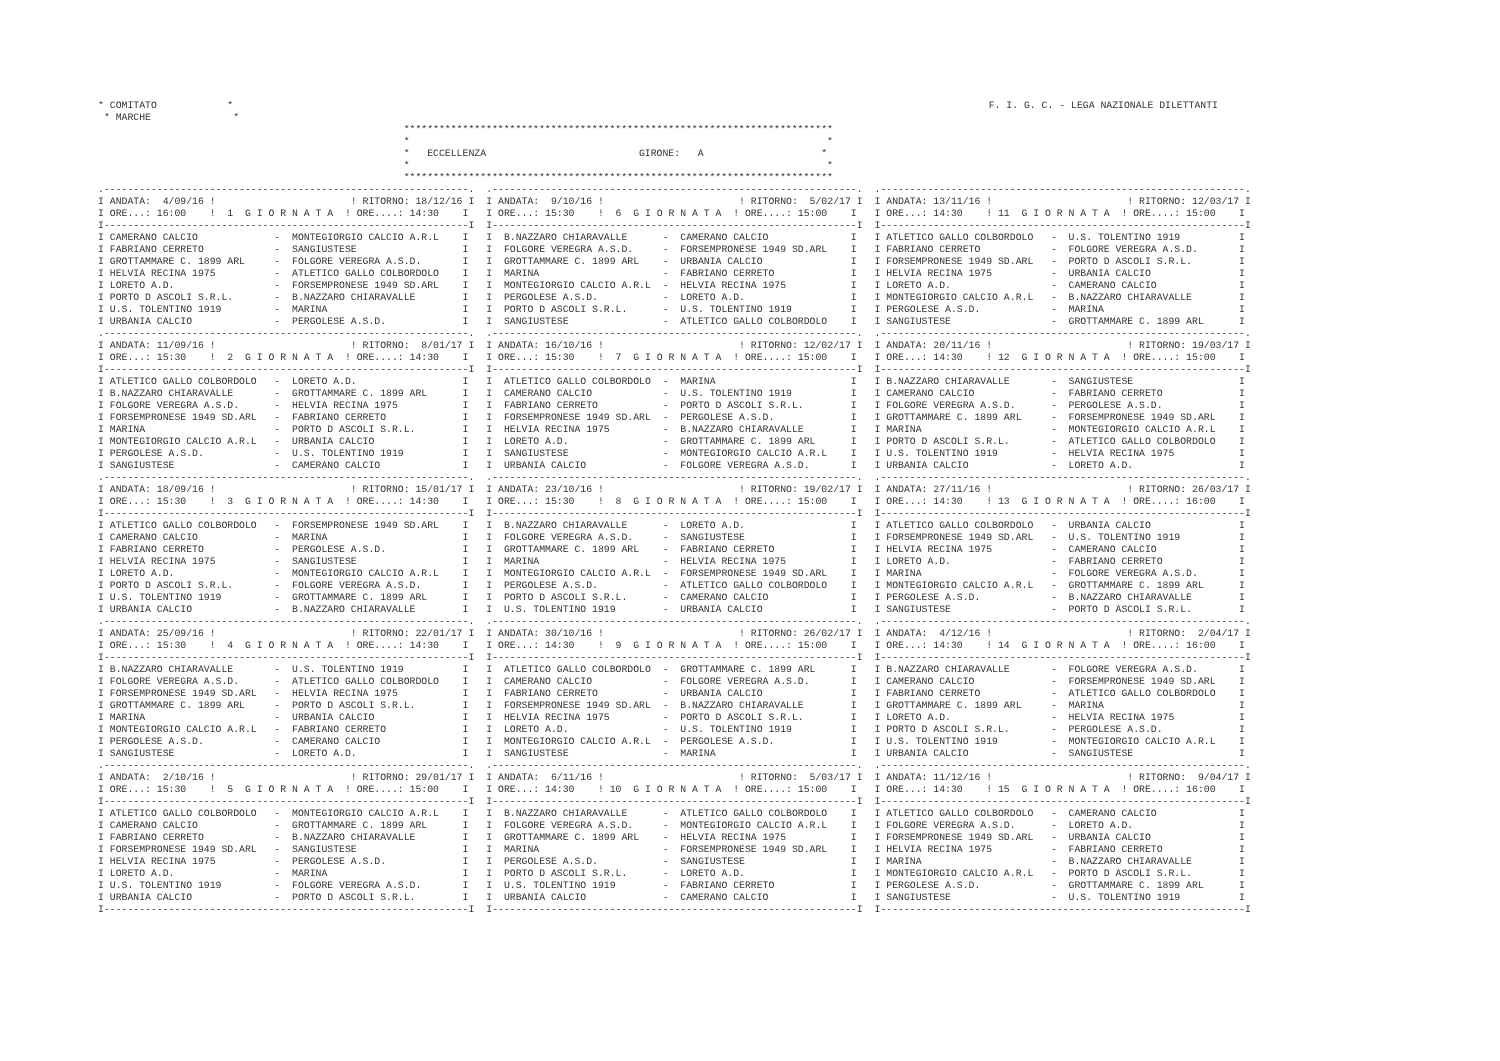* COMITATO            *
 * MARCHE              *
F. I. G. C. - LEGA NAZIONALE DILETTANTI
                                                    *************************************************************************
                                                    *                                                                       *
                                                    *   ECCELLENZA                          GIRONE:   A                    *
                                                    *                                                                       *
                                                    *************************************************************************
.--------------------------------------------------------------.
I ANDATA:  4/09/16 !                       ! RITORNO: 18/12/16 I
I ORE...: 16:00    !  1  G I O R N A T A  ! ORE....: 14:30    I
I--------------------------------------------------------------I
I CAMERANO CALCIO             -  MONTEGIORGIO CALCIO A.R.L    I
I FABRIANO CERRETO            -  SANGIUSTESE                  I
I GROTTAMMARE C. 1899 ARL     -  FOLGORE VEREGRA A.S.D.       I
I HELVIA RECINA 1975          -  ATLETICO GALLO COLBORDOLO    I
I LORETO A.D.                 -  FORSEMPRONESE 1949 SD.ARL    I
I PORTO D ASCOLI S.R.L.       -  B.NAZZARO CHIARAVALLE        I
I U.S. TOLENTINO 1919         -  MARINA                       I
I URBANIA CALCIO              -  PERGOLESE A.S.D.             I
.--------------------------------------------------------------.
I ANDATA: 11/09/16 !                       ! RITORNO:  8/01/17 I
I ORE...: 15:30    !  2  G I O R N A T A  ! ORE....: 14:30    I
I--------------------------------------------------------------I
I ATLETICO GALLO COLBORDOLO   -  LORETO A.D.                  I
I B.NAZZARO CHIARAVALLE       -  GROTTAMMARE C. 1899 ARL      I
I FOLGORE VEREGRA A.S.D.      -  HELVIA RECINA 1975           I
I FORSEMPRONESE 1949 SD.ARL   -  FABRIANO CERRETO             I
I MARINA                      -  PORTO D ASCOLI S.R.L.        I
I MONTEGIORGIO CALCIO A.R.L   -  URBANIA CALCIO               I
I PERGOLESE A.S.D.            -  U.S. TOLENTINO 1919          I
I SANGIUSTESE                 -  CAMERANO CALCIO              I
.--------------------------------------------------------------.
I ANDATA: 18/09/16 !                       ! RITORNO: 15/01/17 I
I ORE...: 15:30    !  3  G I O R N A T A  ! ORE....: 14:30    I
I--------------------------------------------------------------I
I ATLETICO GALLO COLBORDOLO   -  FORSEMPRONESE 1949 SD.ARL    I
I CAMERANO CALCIO             -  MARINA                       I
I FABRIANO CERRETO            -  PERGOLESE A.S.D.             I
I HELVIA RECINA 1975          -  SANGIUSTESE                  I
I LORETO A.D.                 -  MONTEGIORGIO CALCIO A.R.L    I
I PORTO D ASCOLI S.R.L.       -  FOLGORE VEREGRA A.S.D.       I
I U.S. TOLENTINO 1919         -  GROTTAMMARE C. 1899 ARL      I
I URBANIA CALCIO              -  B.NAZZARO CHIARAVALLE        I
.--------------------------------------------------------------.
I ANDATA: 25/09/16 !                       ! RITORNO: 22/01/17 I
I ORE...: 15:30    !  4  G I O R N A T A  ! ORE....: 14:30    I
I--------------------------------------------------------------I
I B.NAZZARO CHIARAVALLE       -  U.S. TOLENTINO 1919          I
I FOLGORE VEREGRA A.S.D.      -  ATLETICO GALLO COLBORDOLO    I
I FORSEMPRONESE 1949 SD.ARL   -  HELVIA RECINA 1975           I
I GROTTAMMARE C. 1899 ARL     -  PORTO D ASCOLI S.R.L.        I
I MARINA                      -  URBANIA CALCIO               I
I MONTEGIORGIO CALCIO A.R.L   -  FABRIANO CERRETO             I
I PERGOLESE A.S.D.            -  CAMERANO CALCIO              I
I SANGIUSTESE                 -  LORETO A.D.                  I
.--------------------------------------------------------------.
I ANDATA:  2/10/16 !                       ! RITORNO: 29/01/17 I
I ORE...: 15:30    !  5  G I O R N A T A  ! ORE....: 15:00    I
I--------------------------------------------------------------I
I ATLETICO GALLO COLBORDOLO   -  MONTEGIORGIO CALCIO A.R.L    I
I CAMERANO CALCIO             -  GROTTAMMARE C. 1899 ARL      I
I FABRIANO CERRETO            -  B.NAZZARO CHIARAVALLE        I
I FORSEMPRONESE 1949 SD.ARL   -  SANGIUSTESE                  I
I HELVIA RECINA 1975          -  PERGOLESE A.S.D.             I
I LORETO A.D.                 -  MARINA                       I
I U.S. TOLENTINO 1919         -  FOLGORE VEREGRA A.S.D.       I
I URBANIA CALCIO              -  PORTO D ASCOLI S.R.L.        I
I--------------------------------------------------------------I
.--------------------------------------------------------------.
I ANDATA:  9/10/16 !                       ! RITORNO:  5/02/17 I
I ORE...: 15:30    !  6  G I O R N A T A  ! ORE....: 15:00    I
I--------------------------------------------------------------I
I  B.NAZZARO CHIARAVALLE      -  CAMERANO CALCIO              I
I  FOLGORE VEREGRA A.S.D.     -  FORSEMPRONESE 1949 SD.ARL    I
I  GROTTAMMARE C. 1899 ARL    -  URBANIA CALCIO               I
I  MARINA                     -  FABRIANO CERRETO             I
I  MONTEGIORGIO CALCIO A.R.L  -  HELVIA RECINA 1975           I
I  PERGOLESE A.S.D.           -  LORETO A.D.                  I
I  PORTO D ASCOLI S.R.L.      -  U.S. TOLENTINO 1919          I
I  SANGIUSTESE                -  ATLETICO GALLO COLBORDOLO    I
.--------------------------------------------------------------.
I ANDATA: 16/10/16 !                       ! RITORNO: 12/02/17 I
I ORE...: 15:30    !  7  G I O R N A T A  ! ORE....: 15:00    I
I--------------------------------------------------------------I
I  ATLETICO GALLO COLBORDOLO  -  MARINA                       I
I  CAMERANO CALCIO            -  U.S. TOLENTINO 1919          I
I  FABRIANO CERRETO           -  PORTO D ASCOLI S.R.L.        I
I  FORSEMPRONESE 1949 SD.ARL  -  PERGOLESE A.S.D.             I
I  HELVIA RECINA 1975         -  B.NAZZARO CHIARAVALLE        I
I  LORETO A.D.                -  GROTTAMMARE C. 1899 ARL      I
I  SANGIUSTESE                -  MONTEGIORGIO CALCIO A.R.L    I
I  URBANIA CALCIO             -  FOLGORE VEREGRA A.S.D.       I
.--------------------------------------------------------------.
I ANDATA: 23/10/16 !                       ! RITORNO: 19/02/17 I
I ORE...: 15:30    !  8  G I O R N A T A  ! ORE....: 15:00    I
I--------------------------------------------------------------I
I  B.NAZZARO CHIARAVALLE      -  LORETO A.D.                  I
I  FOLGORE VEREGRA A.S.D.     -  SANGIUSTESE                  I
I  GROTTAMMARE C. 1899 ARL    -  FABRIANO CERRETO             I
I  MARINA                     -  HELVIA RECINA 1975           I
I  MONTEGIORGIO CALCIO A.R.L  -  FORSEMPRONESE 1949 SD.ARL    I
I  PERGOLESE A.S.D.           -  ATLETICO GALLO COLBORDOLO    I
I  PORTO D ASCOLI S.R.L.      -  CAMERANO CALCIO              I
I  U.S. TOLENTINO 1919        -  URBANIA CALCIO               I
.--------------------------------------------------------------.
I ANDATA: 30/10/16 !                       ! RITORNO: 26/02/17 I
I ORE...: 14:30    !  9  G I O R N A T A  ! ORE....: 15:00    I
I--------------------------------------------------------------I
I  ATLETICO GALLO COLBORDOLO  -  GROTTAMMARE C. 1899 ARL      I
I  CAMERANO CALCIO            -  FOLGORE VEREGRA A.S.D.       I
I  FABRIANO CERRETO           -  URBANIA CALCIO               I
I  FORSEMPRONESE 1949 SD.ARL  -  B.NAZZARO CHIARAVALLE        I
I  HELVIA RECINA 1975         -  PORTO D ASCOLI S.R.L.        I
I  LORETO A.D.                -  U.S. TOLENTINO 1919          I
I  MONTEGIORGIO CALCIO A.R.L  -  PERGOLESE A.S.D.             I
I  SANGIUSTESE                -  MARINA                       I
.--------------------------------------------------------------.
I ANDATA:  6/11/16 !                       ! RITORNO:  5/03/17 I
I ORE...: 14:30    ! 10  G I O R N A T A  ! ORE....: 15:00    I
I--------------------------------------------------------------I
I  B.NAZZARO CHIARAVALLE      -  ATLETICO GALLO COLBORDOLO    I
I  FOLGORE VEREGRA A.S.D.     -  MONTEGIORGIO CALCIO A.R.L    I
I  GROTTAMMARE C. 1899 ARL    -  HELVIA RECINA 1975           I
I  MARINA                     -  FORSEMPRONESE 1949 SD.ARL    I
I  PERGOLESE A.S.D.           -  SANGIUSTESE                  I
I  PORTO D ASCOLI S.R.L.      -  LORETO A.D.                  I
I  U.S. TOLENTINO 1919        -  FABRIANO CERRETO             I
I  URBANIA CALCIO             -  CAMERANO CALCIO              I
I--------------------------------------------------------------I
.--------------------------------------------------------------.
I ANDATA: 13/11/16 !                       ! RITORNO: 12/03/17 I
I ORE...: 14:30    ! 11  G I O R N A T A  ! ORE....: 15:00    I
I--------------------------------------------------------------I
I ATLETICO GALLO COLBORDOLO   -  U.S. TOLENTINO 1919          I
I FABRIANO CERRETO            -  FOLGORE VEREGRA A.S.D.       I
I FORSEMPRONESE 1949 SD.ARL   -  PORTO D ASCOLI S.R.L.        I
I HELVIA RECINA 1975          -  URBANIA CALCIO               I
I LORETO A.D.                 -  CAMERANO CALCIO              I
I MONTEGIORGIO CALCIO A.R.L   -  B.NAZZARO CHIARAVALLE        I
I PERGOLESE A.S.D.            -  MARINA                       I
I SANGIUSTESE                 -  GROTTAMMARE C. 1899 ARL      I
.--------------------------------------------------------------.
I ANDATA: 20/11/16 !                       ! RITORNO: 19/03/17 I
I ORE...: 14:30    ! 12  G I O R N A T A  ! ORE....: 15:00    I
I--------------------------------------------------------------I
I B.NAZZARO CHIARAVALLE       -  SANGIUSTESE                  I
I CAMERANO CALCIO             -  FABRIANO CERRETO             I
I FOLGORE VEREGRA A.S.D.      -  PERGOLESE A.S.D.             I
I GROTTAMMARE C. 1899 ARL     -  FORSEMPRONESE 1949 SD.ARL    I
I MARINA                      -  MONTEGIORGIO CALCIO A.R.L    I
I PORTO D ASCOLI S.R.L.       -  ATLETICO GALLO COLBORDOLO    I
I U.S. TOLENTINO 1919         -  HELVIA RECINA 1975           I
I URBANIA CALCIO              -  LORETO A.D.                  I
.--------------------------------------------------------------.
I ANDATA: 27/11/16 !                       ! RITORNO: 26/03/17 I
I ORE...: 14:30    ! 13  G I O R N A T A  ! ORE....: 16:00    I
I--------------------------------------------------------------I
I ATLETICO GALLO COLBORDOLO   -  URBANIA CALCIO               I
I FORSEMPRONESE 1949 SD.ARL   -  U.S. TOLENTINO 1919          I
I HELVIA RECINA 1975          -  CAMERANO CALCIO              I
I LORETO A.D.                 -  FABRIANO CERRETO             I
I MARINA                      -  FOLGORE VEREGRA A.S.D.       I
I MONTEGIORGIO CALCIO A.R.L   -  GROTTAMMARE C. 1899 ARL      I
I PERGOLESE A.S.D.            -  B.NAZZARO CHIARAVALLE        I
I SANGIUSTESE                 -  PORTO D ASCOLI S.R.L.        I
.--------------------------------------------------------------.
I ANDATA:  4/12/16 !                       ! RITORNO:  2/04/17 I
I ORE...: 14:30    ! 14  G I O R N A T A  ! ORE....: 16:00    I
I--------------------------------------------------------------I
I B.NAZZARO CHIARAVALLE       -  FOLGORE VEREGRA A.S.D.       I
I CAMERANO CALCIO             -  FORSEMPRONESE 1949 SD.ARL    I
I FABRIANO CERRETO            -  ATLETICO GALLO COLBORDOLO    I
I GROTTAMMARE C. 1899 ARL     -  MARINA                       I
I LORETO A.D.                 -  HELVIA RECINA 1975           I
I PORTO D ASCOLI S.R.L.       -  PERGOLESE A.S.D.             I
I U.S. TOLENTINO 1919         -  MONTEGIORGIO CALCIO A.R.L    I
I URBANIA CALCIO              -  SANGIUSTESE                  I
.--------------------------------------------------------------.
I ANDATA: 11/12/16 !                       ! RITORNO:  9/04/17 I
I ORE...: 14:30    ! 15  G I O R N A T A  ! ORE....: 16:00    I
I--------------------------------------------------------------I
I ATLETICO GALLO COLBORDOLO   -  CAMERANO CALCIO              I
I FOLGORE VEREGRA A.S.D.      -  LORETO A.D.                  I
I FORSEMPRONESE 1949 SD.ARL   -  URBANIA CALCIO               I
I HELVIA RECINA 1975          -  FABRIANO CERRETO             I
I MARINA                      -  B.NAZZARO CHIARAVALLE        I
I MONTEGIORGIO CALCIO A.R.L   -  PORTO D ASCOLI S.R.L.        I
I PERGOLESE A.S.D.            -  GROTTAMMARE C. 1899 ARL      I
I SANGIUSTESE                 -  U.S. TOLENTINO 1919          I
I--------------------------------------------------------------I